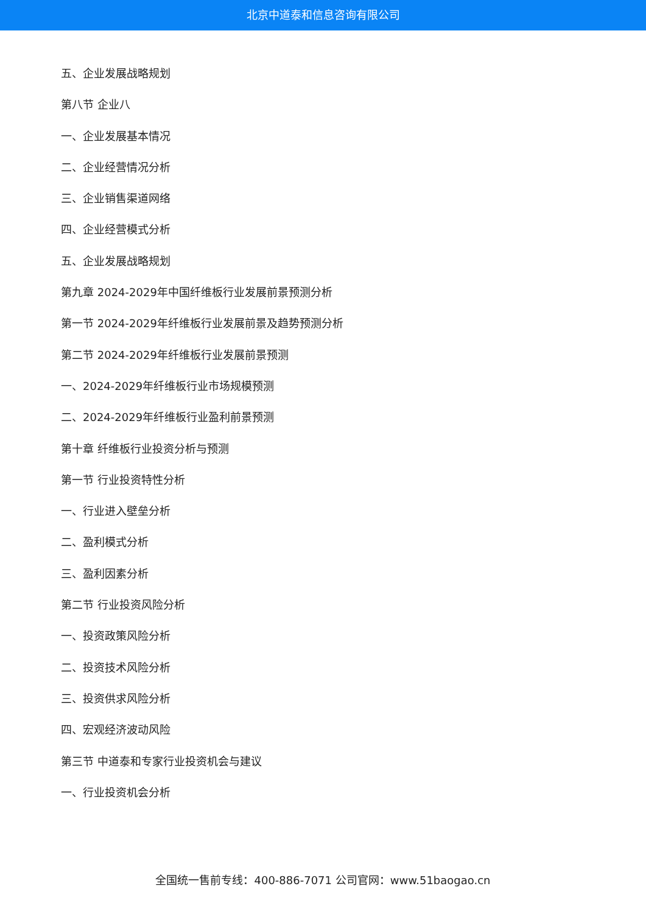北京中道泰和信息咨询有限公司
五、企业发展战略规划
第八节 企业八
一、企业发展基本情况
二、企业经营情况分析
三、企业销售渠道网络
四、企业经营模式分析
五、企业发展战略规划
第九章 2024-2029年中国纤维板行业发展前景预测分析
第一节 2024-2029年纤维板行业发展前景及趋势预测分析
第二节 2024-2029年纤维板行业发展前景预测
一、2024-2029年纤维板行业市场规模预测
二、2024-2029年纤维板行业盈利前景预测
第十章 纤维板行业投资分析与预测
第一节 行业投资特性分析
一、行业进入壁垒分析
二、盈利模式分析
三、盈利因素分析
第二节 行业投资风险分析
一、投资政策风险分析
二、投资技术风险分析
三、投资供求风险分析
四、宏观经济波动风险
第三节 中道泰和专家行业投资机会与建议
一、行业投资机会分析
全国统一售前专线：400-886-7071 公司官网：www.51baogao.cn